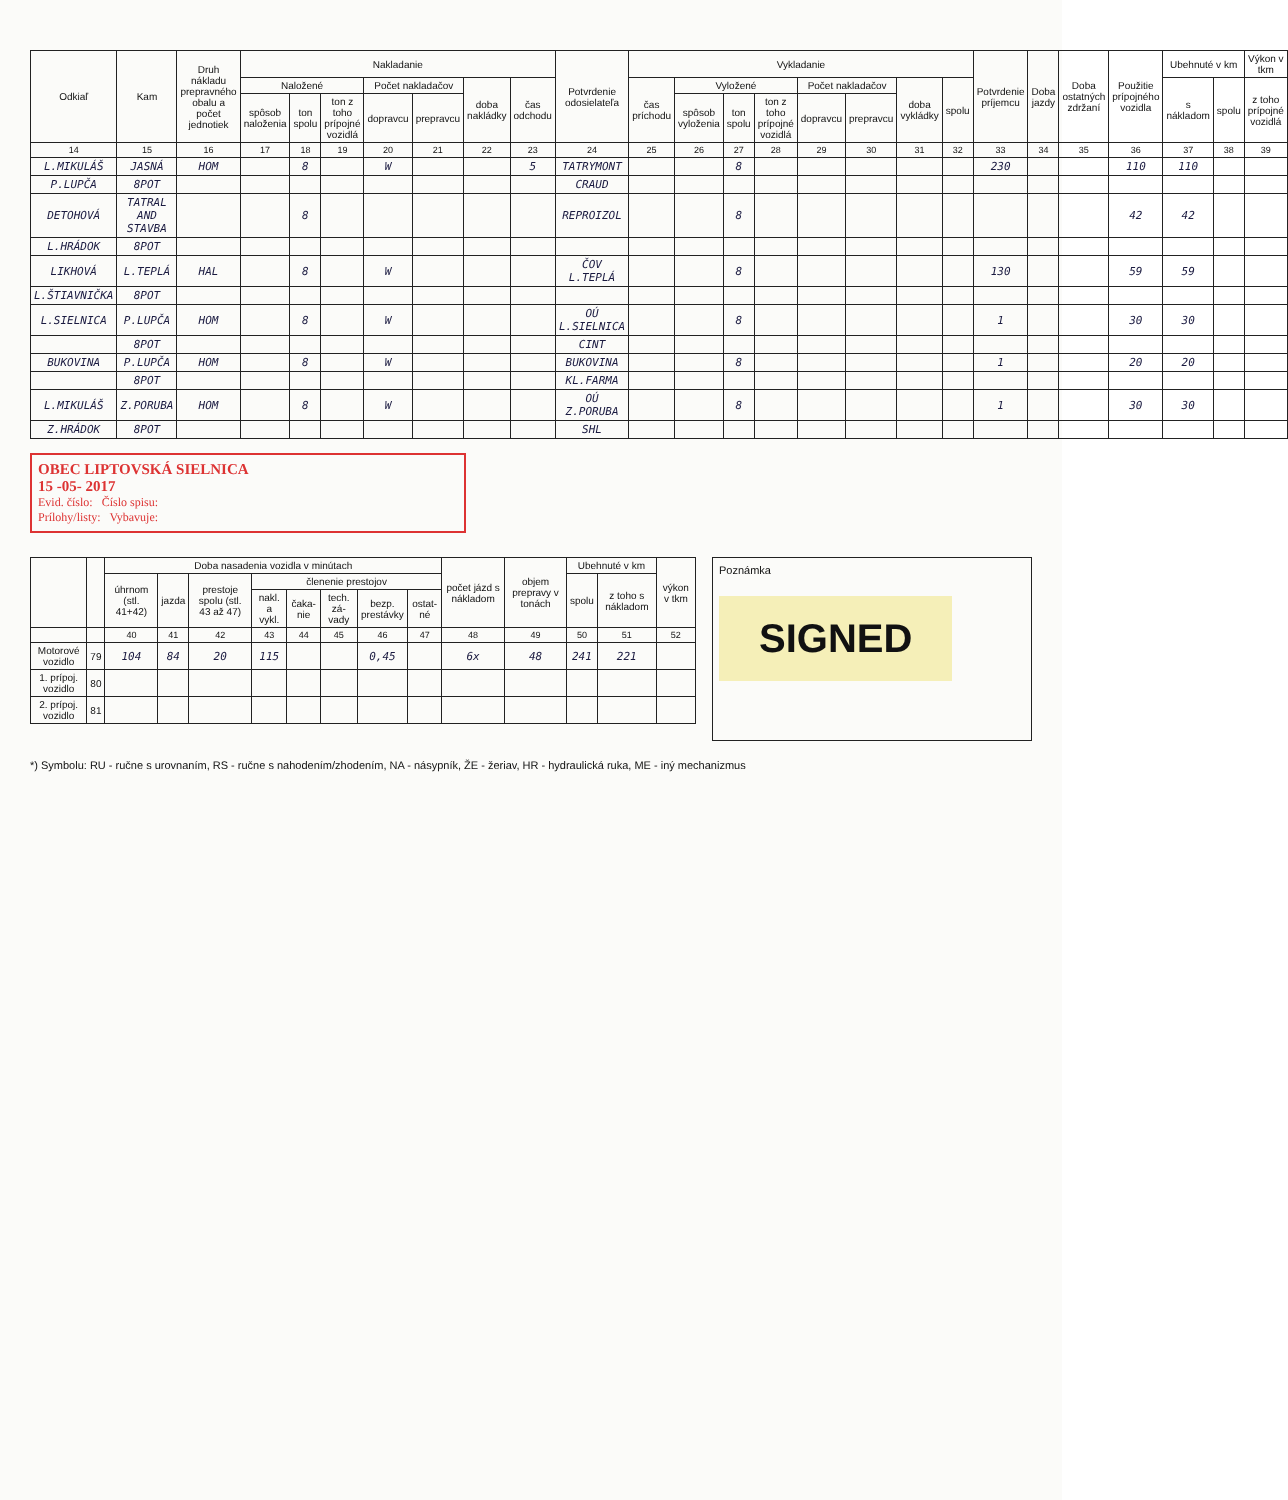| Odkiaľ | Kam | Druh nákladu prepravného obalu a počet jednotiek | Nakladanie | | | | | | | Potvrdenie odosielateľa | Vykladanie | | | | | | | | Potvrdenie príjemcu | Doba jazdy | Doba ostatných zdržaní | Použitie prípojného vozidla | Ubehnuté v km | | Výkon v tkm |
| --- | --- | --- | --- | --- | --- | --- | --- | --- | --- | --- | --- | --- | --- | --- | --- | --- | --- | --- | --- | --- | --- | --- | --- | --- | --- |
| | | | Naložené | | | Počet naklada­čov | | doba nakládky | čas odchodu | | čas príchodu | Vyložené | | | Počet naklada­čov | | doba vykládky | spolu | | | | | s nákladom | spolu | z toho prípojné vozidlá |
| | | | spôsob naloženia | ton spolu | ton z toho prípojné vozidlá | dopravcu | prepravcu | | | | | spôsob vyloženia | ton spolu | ton z toho prípojné vozidlá | dopravcu | prepravcu | | | | | | | | | |
| 14 | 15 | 16 | 17 | 18 | 19 | 20 | 21 | 22 | 23 | 24 | 25 | 26 | 27 | 28 | 29 | 30 | 31 | 32 | 33 | 34 | 35 | 36 | 37 | 38 | 39 |
| L.MIKULÁŠ | JASNÁ | HOM | | 8 | | W | | | 5 | TATRYMONT | | | 8 | | | | | | 230 | | | 110 | 110 | | |
| P.LUPČA | 8POT | | | | | | | | | CRAUD | | | | | | | | | | | | | | | |
| DETOHOVÁ | TATRAL AND STAVBA | | | 8 | | | | | | REPROIZOL | | | 8 | | | | | | | | | 42 | 42 | | |
| L.HRÁDOK | 8POT | | | | | | | | | | | | | | | | | | | | | | | | |
| LIKHOVÁ | L.TEPLÁ | HAL | | 8 | | W | | | | ČOV L.TEPLÁ | | | 8 | | | | | | 130 | | | 59 | 59 | | |
| L.ŠTIAVNIČKA | 8POT | | | | | | | | | | | | | | | | | | | | | | | | |
| L.SIELNICA | P.LUPČA | HOM | | 8 | | W | | | | OÚ L.SIELNICA | | | 8 | | | | | | 1 | | | 30 | 30 | | |
| | 8POT | | | | | | | | | CINT | | | | | | | | | | | | | | | |
| BUKOVINA | P.LUPČA | HOM | | 8 | | W | | | | BUKOVINA | | | 8 | | | | | | 1 | | | 20 | 20 | | |
| | 8POT | | | | | | | | | KL.FARMA | | | | | | | | | | | | | | | |
| L.MIKULÁŠ | Z.PORUBA | HOM | | 8 | | W | | | | OÚ Z.PORUBA | | | 8 | | | | | | 1 | | | 30 | 30 | | |
| Z.HRÁDOK | 8POT | | | | | | | | | SHL | | | | | | | | | | | | | | | |
OBEC LIPTOVSKÁ SIELNICA
15 -05- 2017
Evid. číslo: Číslo spisu:
Prílohy/listy: Vybavuje:
| | | Doba nasadenia vozidla v minútach | | | | | | | | počet jázd s nákladom | objem prepravy v tonách | Ubehnuté v km | | výkon v tkm |
| --- | --- | --- | --- | --- | --- | --- | --- | --- | --- | --- | --- | --- | --- | --- |
| | | úhrnom (stl. 41+42) | jazda | prestoje spolu (stl. 43 až 47) | členenie prestojov | | | | | | | spolu | z toho s nákladom | |
| | | | | | nakl. a vykl. | čaka­nie | tech. zá­vady | bezp. prestáv­ky | ostat­né | | | | | |
| | | 40 | 41 | 42 | 43 | 44 | 45 | 46 | 47 | 48 | 49 | 50 | 51 | 52 |
| Motorové vozidlo | 79 | 104 | 84 | 20 | 115 | | | 0,45 | | 6x | 48 | 241 | 221 | |
| 1. prípoj. vozidlo | 80 | | | | | | | | | | | | | |
| 2. prípoj. vozidlo | 81 | | | | | | | | | | | | | |
Poznámka
SIGNED
*) Symbolu: RU - ručne s urovnaním, RS - ručne s nahodením/zhodením, NA - násypník, ŽE - žeriav, HR - hydraulická ruka, ME - iný mechanizmus